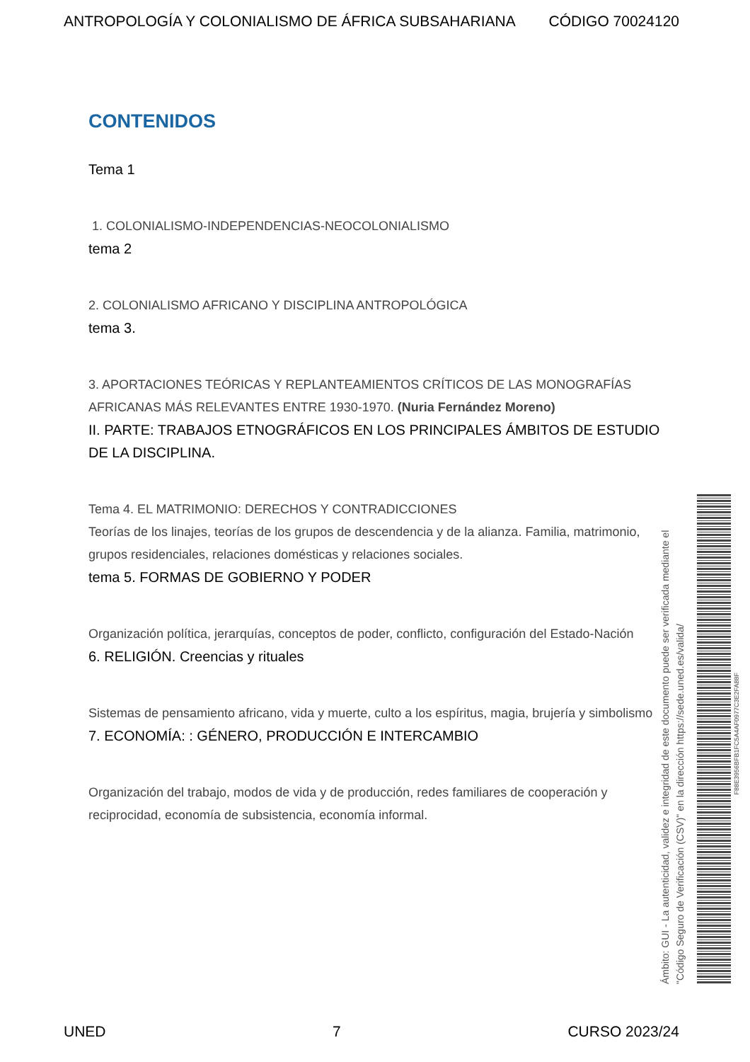ANTROPOLOGÍA Y COLONIALISMO DE ÁFRICA SUBSAHARIANA CÓDIGO 70024120
CONTENIDOS
Tema 1
1. COLONIALISMO-INDEPENDENCIAS-NEOCOLONIALISMO
tema 2
2. COLONIALISMO AFRICANO Y DISCIPLINA ANTROPOLÓGICA
tema 3.
3. APORTACIONES TEÓRICAS Y REPLANTEAMIENTOS CRÍTICOS DE LAS MONOGRAFÍAS AFRICANAS MÁS RELEVANTES ENTRE 1930-1970. (Nuria Fernández Moreno)
II. PARTE: TRABAJOS ETNOGRÁFICOS EN LOS PRINCIPALES ÁMBITOS DE ESTUDIO DE LA DISCIPLINA.
Tema 4. EL MATRIMONIO: DERECHOS Y CONTRADICCIONES
Teorías de los linajes, teorías de los grupos de descendencia y de la alianza. Familia, matrimonio, grupos residenciales, relaciones domésticas y relaciones sociales.
tema 5. FORMAS DE GOBIERNO Y PODER
Organización política, jerarquías, conceptos de poder, conflicto, configuración del Estado-Nación
6. RELIGIÓN. Creencias y rituales
Sistemas de pensamiento africano, vida y muerte, culto a los espíritus, magia, brujería y simbolismo
7. ECONOMÍA: : GÉNERO, PRODUCCIÓN E INTERCAMBIO
Organización del trabajo, modos de vida y de producción, redes familiares de cooperación y reciprocidad, economía de subsistencia, economía informal.
Ámbito: GUI - La autenticidad, validez e integridad de este documento puede ser verificada mediante el "Código Seguro de Verificación (CSV)" en la dirección https://sede.uned.es/valida/
F88E3956BFB1FC5A4AF0977C3E2FA88F
UNED 7 CURSO 2023/24